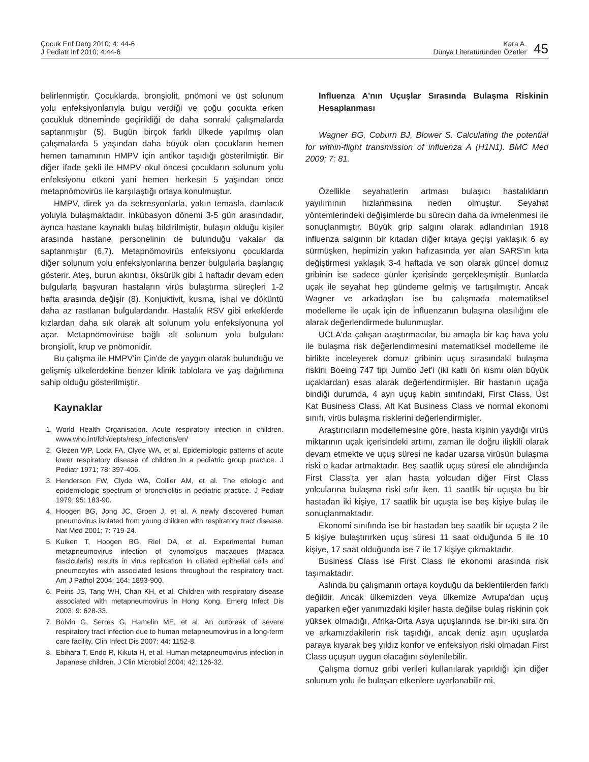Çocuk Enf Derg 2010; 4: 44-6
J Pediatr Inf 2010; 4:44-6
Kara A.
Dünya Literatüründen Özetler
45
belirlenmiştir. Çocuklarda, bronşiolit, pnömoni ve üst solunum yolu enfeksiyonlarıyla bulgu verdiği ve çoğu çocukta erken çocukluk döneminde geçirildiği de daha sonraki çalışmalarda saptanmıştır (5). Bugün birçok farklı ülkede yapılmış olan çalışmalarda 5 yaşından daha büyük olan çocukların hemen hemen tamamının HMPV için antikor taşıdığı gösterilmiştir. Bir diğer ifade şekli ile HMPV okul öncesi çocukların solunum yolu enfeksiyonu etkeni yani hemen herkesin 5 yaşından önce metapnömovirüs ile karşılaştığı ortaya konulmuştur.
HMPV, direk ya da sekresyonlarla, yakın temasla, damlacık yoluyla bulaşmaktadır. İnkübasyon dönemi 3-5 gün arasındadır, ayrıca hastane kaynaklı bulaş bildirilmiştir, bulaşın olduğu kişiler arasında hastane personelinin de bulunduğu vakalar da saptanmıştır (6,7). Metapnömovirüs enfeksiyonu çocuklarda diğer solunum yolu enfeksiyonlarına benzer bulgularla başlangıç gösterir. Ateş, burun akıntısı, öksürük gibi 1 haftadır devam eden bulgularla başvuran hastaların virüs bulaştırma süreçleri 1-2 hafta arasında değişir (8). Konjuktivit, kusma, ishal ve döküntü daha az rastlanan bulgulardandır. Hastalık RSV gibi erkeklerde kızlardan daha sık olarak alt solunum yolu enfeksiyonuna yol açar. Metapnömovirüse bağlı alt solunum yolu bulguları: bronşiolit, krup ve pnömonidir.
Bu çalışma ile HMPV'in Çin'de de yaygın olarak bulunduğu ve gelişmiş ülkelerdekine benzer klinik tablolara ve yaş dağılımına sahip olduğu gösterilmiştir.
Kaynaklar
1. World Health Organisation. Acute respiratory infection in children. www.who.int/fch/depts/resp_infections/en/
2. Glezen WP, Loda FA, Clyde WA, et al. Epidemiologic patterns of acute lower respiratory disease of children in a pediatric group practice. J Pediatr 1971; 78: 397-406.
3. Henderson FW, Clyde WA, Collier AM, et al. The etiologic and epidemiologic spectrum of bronchiolitis in pediatric practice. J Pediatr 1979; 95: 183-90.
4. Hoogen BG, Jong JC, Groen J, et al. A newly discovered human pneumovirus isolated from young children with respiratory tract disease. Nat Med 2001; 7: 719-24.
5. Kuiken T, Hoogen BG, Riel DA, et al. Experimental human metapneumovirus infection of cynomolgus macaques (Macaca fascicularis) results in virus replication in ciliated epithelial cells and pneumocytes with associated lesions throughout the respiratory tract. Am J Pathol 2004; 164: 1893-900.
6. Peiris JS, Tang WH, Chan KH, et al. Children with respiratory disease associated with metapneumovirus in Hong Kong. Emerg Infect Dis 2003; 9: 628-33.
7. Boivin G, Serres G, Hamelin ME, et al. An outbreak of severe respiratory tract infection due to human metapneumovirus in a long-term care facility. Clin Infect Dis 2007; 44: 1152-8.
8. Ebihara T, Endo R, Kikuta H, et al. Human metapneumovirus infection in Japanese children. J Clin Microbiol 2004; 42: 126-32.
Influenza A'nın Uçuşlar Sırasında Bulaşma Riskinin Hesaplanması
Wagner BG, Coburn BJ, Blower S. Calculating the potential for within-flight transmission of influenza A (H1N1). BMC Med 2009; 7: 81.
Özellikle seyahatlerin artması bulaşıcı hastalıkların yayılımının hızlanmasına neden olmuştur. Seyahat yöntemlerindeki değişimlerde bu sürecin daha da ivmelenmesi ile sonuçlanmıştır. Büyük grip salgını olarak adlandırılan 1918 influenza salgının bir kıtadan diğer kıtaya geçişi yaklaşık 6 ay sürmüşken, hepimizin yakın hafızasında yer alan SARS'ın kıta değiştirmesi yaklaşık 3-4 haftada ve son olarak güncel domuz gribinin ise sadece günler içerisinde gerçekleşmiştir. Bunlarda uçak ile seyahat hep gündeme gelmiş ve tartışılmıştır. Ancak Wagner ve arkadaşları ise bu çalışmada matematiksel modelleme ile uçak için de influenzanın bulaşma olasılığını ele alarak değerlendirmede bulunmuşlar.
UCLA'da çalışan araştırmacılar, bu amaçla bir kaç hava yolu ile bulaşma risk değerlendirmesini matematiksel modelleme ile birlikte inceleyerek domuz gribinin uçuş sırasındaki bulaşma riskini Boeing 747 tipi Jumbo Jet'i (iki katlı ön kısmı olan büyük uçaklardan) esas alarak değerlendirmişler. Bir hastanın uçağa bindiği durumda, 4 ayrı uçuş kabin sınıfındaki, First Class, Üst Kat Business Class, Alt Kat Business Class ve normal ekonomi sınıfı, virüs bulaşma risklerini değerlendirmişler.
Araştırıcıların modellemesine göre, hasta kişinin yaydığı virüs miktarının uçak içerisindeki artımı, zaman ile doğru ilişkili olarak devam etmekte ve uçuş süresi ne kadar uzarsa virüsün bulaşma riski o kadar artmaktadır. Beş saatlik uçuş süresi ele alındığında First Class'ta yer alan hasta yolcudan diğer First Class yolcularına bulaşma riski sıfır iken, 11 saatlik bir uçuşta bu bir hastadan iki kişiye, 17 saatlik bir uçuşta ise beş kişiye bulaş ile sonuçlanmaktadır.
Ekonomi sınıfında ise bir hastadan beş saatlik bir uçuşta 2 ile 5 kişiye bulaştırırken uçuş süresi 11 saat olduğunda 5 ile 10 kişiye, 17 saat olduğunda ise 7 ile 17 kişiye çıkmaktadır.
Business Class ise First Class ile ekonomi arasında risk taşımaktadır.
Aslında bu çalışmanın ortaya koyduğu da beklentilerden farklı değildir. Ancak ülkemizden veya ülkemize Avrupa'dan uçuş yaparken eğer yanımızdaki kişiler hasta değilse bulaş riskinin çok yüksek olmadığı, Afrika-Orta Asya uçuşlarında ise bir-iki sıra ön ve arkamızdakilerin risk taşıdığı, ancak deniz aşırı uçuşlarda paraya kıyarak beş yıldız konfor ve enfeksiyon riski olmadan First Class uçuşun uygun olacağını söylenilebilir.
Çalışma domuz gribi verileri kullanılarak yapıldığı için diğer solunum yolu ile bulaşan etkenlere uyarlanabilir mi,